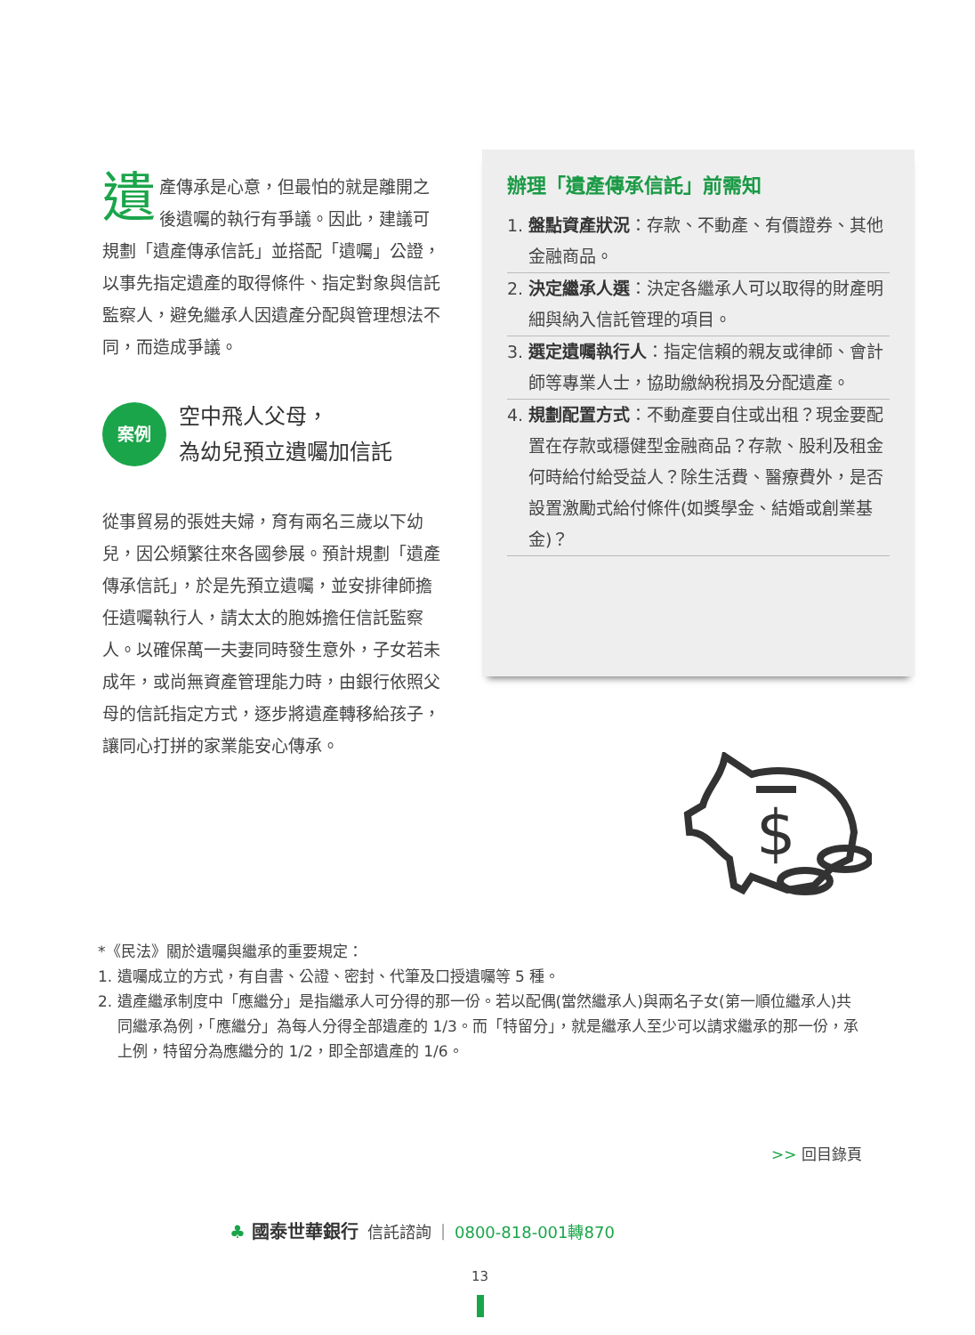遺產傳承是心意，但最怕的就是離開之後遺囑的執行有爭議。因此，建議可規劃「遺產傳承信託」並搭配「遺囑」公證，以事先指定遺產的取得條件、指定對象與信託監察人，避免繼承人因遺產分配與管理想法不同，而造成爭議。
案例
空中飛人父母，
為幼兒預立遺囑加信託
從事貿易的張姓夫婦，育有兩名三歲以下幼兒，因公頻繁往來各國參展。預計規劃「遺產傳承信託」，於是先預立遺囑，並安排律師擔任遺囑執行人，請太太的胞姊擔任信託監察人。以確保萬一夫妻同時發生意外，子女若未成年，或尚無資產管理能力時，由銀行依照父母的信託指定方式，逐步將遺產轉移給孩子，讓同心打拼的家業能安心傳承。
辦理「遺產傳承信託」前需知
1. 盤點資產狀況：存款、不動產、有價證券、其他金融商品。
2. 決定繼承人選：決定各繼承人可以取得的財產明細與納入信託管理的項目。
3. 選定遺囑執行人：指定信賴的親友或律師、會計師等專業人士，協助繳納稅捐及分配遺產。
4. 規劃配置方式：不動產要自住或出租？現金要配置在存款或穩健型金融商品？存款、股利及租金何時給付給受益人？除生活費、醫療費外，是否設置激勵式給付條件(如獎學金、結婚或創業基金)？
$
*《民法》關於遺囑與繼承的重要規定：
1. 遺囑成立的方式，有自書、公證、密封、代筆及口授遺囑等 5 種。
2. 遺產繼承制度中「應繼分」是指繼承人可分得的那一份。若以配偶(當然繼承人)與兩名子女(第一順位繼承人)共同繼承為例，「應繼分」為每人分得全部遺產的 1/3。而「特留分」，就是繼承人至少可以請求繼承的那一份，承上例，特留分為應繼分的 1/2，即全部遺產的 1/6。
>> 回目錄頁
♣ 國泰世華銀行 信託諮詢 | 0800-818-001轉870
13